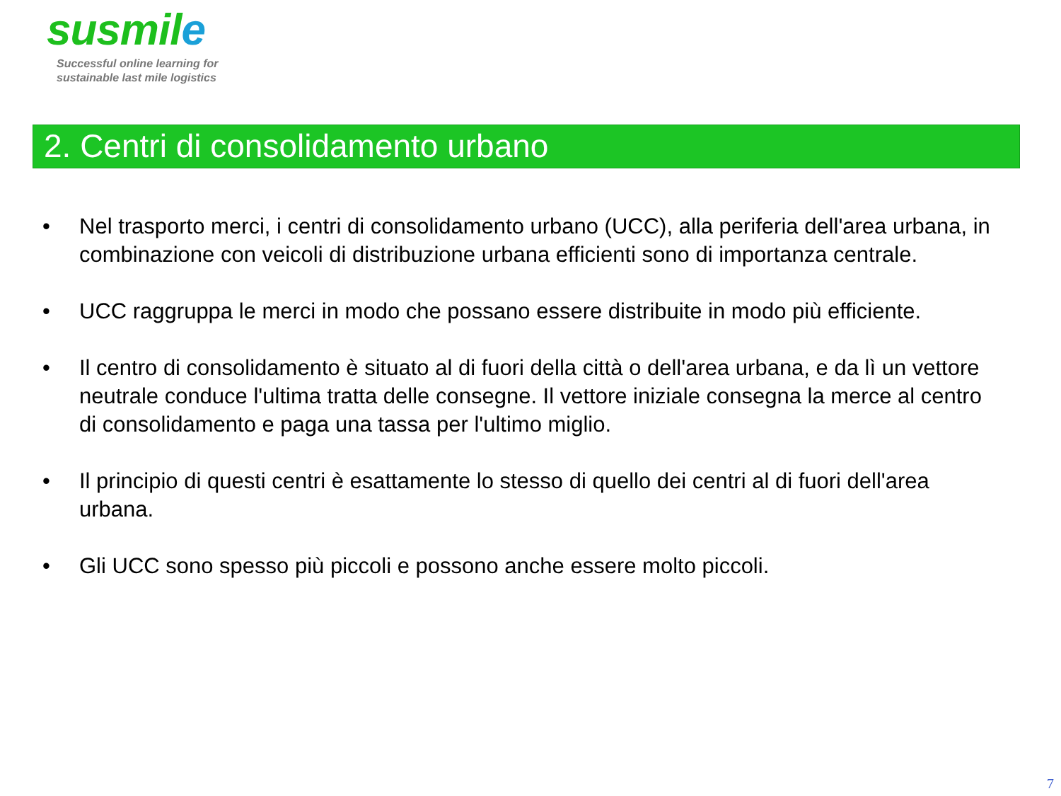susmile
Successful online learning for
sustainable last mile logistics
2. Centri di consolidamento urbano
• Nel trasporto merci, i centri di consolidamento urbano (UCC), alla periferia dell'area urbana, in combinazione con veicoli di distribuzione urbana efficienti sono di importanza centrale.
• UCC raggruppa le merci in modo che possano essere distribuite in modo più efficiente.
• Il centro di consolidamento è situato al di fuori della città o dell'area urbana, e da lì un vettore neutrale conduce l'ultima tratta delle consegne. Il vettore iniziale consegna la merce al centro di consolidamento e paga una tassa per l'ultimo miglio.
• Il principio di questi centri è esattamente lo stesso di quello dei centri al di fuori dell'area urbana.
• Gli UCC sono spesso più piccoli e possono anche essere molto piccoli.
7